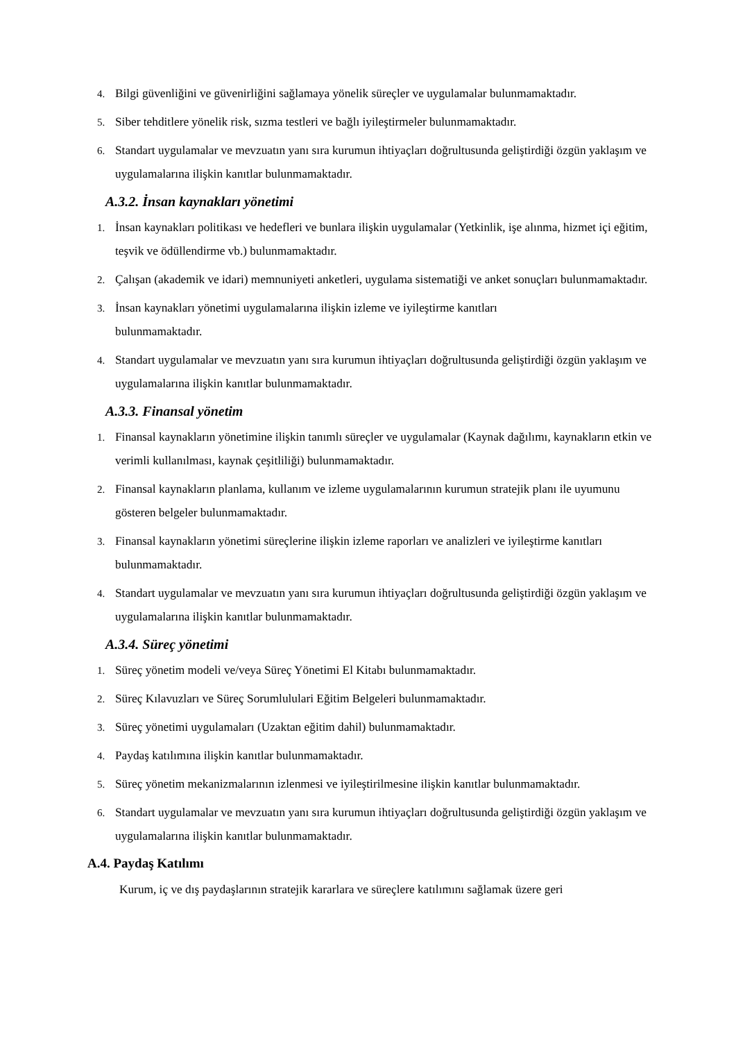4. Bilgi güvenliğini ve güvenirliğini sağlamaya yönelik süreçler ve uygulamalar bulunmamaktadır.
5. Siber tehditlere yönelik risk, sızma testleri ve bağlı iyileştirmeler bulunmamaktadır.
6. Standart uygulamalar ve mevzuatın yanı sıra kurumun ihtiyaçları doğrultusunda geliştirdiği özgün yaklaşım ve uygulamalarına ilişkin kanıtlar bulunmamaktadır.
A.3.2. İnsan kaynakları yönetimi
1. İnsan kaynakları politikası ve hedefleri ve bunlara ilişkin uygulamalar (Yetkinlik, işe alınma, hizmet içi eğitim, teşvik ve ödüllendirme vb.) bulunmamaktadır.
2. Çalışan (akademik ve idari) memnuniyeti anketleri, uygulama sistematiği ve anket sonuçları bulunmamaktadır.
3. İnsan kaynakları yönetimi uygulamalarına ilişkin izleme ve iyileştirme kanıtları
bulunmamaktadır.
4. Standart uygulamalar ve mevzuatın yanı sıra kurumun ihtiyaçları doğrultusunda geliştirdiği özgün yaklaşım ve uygulamalarına ilişkin kanıtlar bulunmamaktadır.
A.3.3. Finansal yönetim
1. Finansal kaynakların yönetimine ilişkin tanımlı süreçler ve uygulamalar (Kaynak dağılımı, kaynakların etkin ve verimli kullanılması, kaynak çeşitliliği) bulunmamaktadır.
2. Finansal kaynakların planlama, kullanım ve izleme uygulamalarının kurumun stratejik planı ile uyumunu gösteren belgeler bulunmamaktadır.
3. Finansal kaynakların yönetimi süreçlerine ilişkin izleme raporları ve analizleri ve iyileştirme kanıtları bulunmamaktadır.
4. Standart uygulamalar ve mevzuatın yanı sıra kurumun ihtiyaçları doğrultusunda geliştirdiği özgün yaklaşım ve uygulamalarına ilişkin kanıtlar bulunmamaktadır.
A.3.4. Süreç yönetimi
1. Süreç yönetim modeli ve/veya Süreç Yönetimi El Kitabı bulunmamaktadır.
2. Süreç Kılavuzları ve Süreç Sorumlululari Eğitim Belgeleri bulunmamaktadır.
3. Süreç yönetimi uygulamaları (Uzaktan eğitim dahil) bulunmamaktadır.
4. Paydaş katılımına ilişkin kanıtlar bulunmamaktadır.
5. Süreç yönetim mekanizmalarının izlenmesi ve iyileştirilmesine ilişkin kanıtlar bulunmamaktadır.
6. Standart uygulamalar ve mevzuatın yanı sıra kurumun ihtiyaçları doğrultusunda geliştirdiği özgün yaklaşım ve uygulamalarına ilişkin kanıtlar bulunmamaktadır.
A.4. Paydaş Katılımı
Kurum, iç ve dış paydaşlarının stratejik kararlara ve süreçlere katılımını sağlamak üzere geri